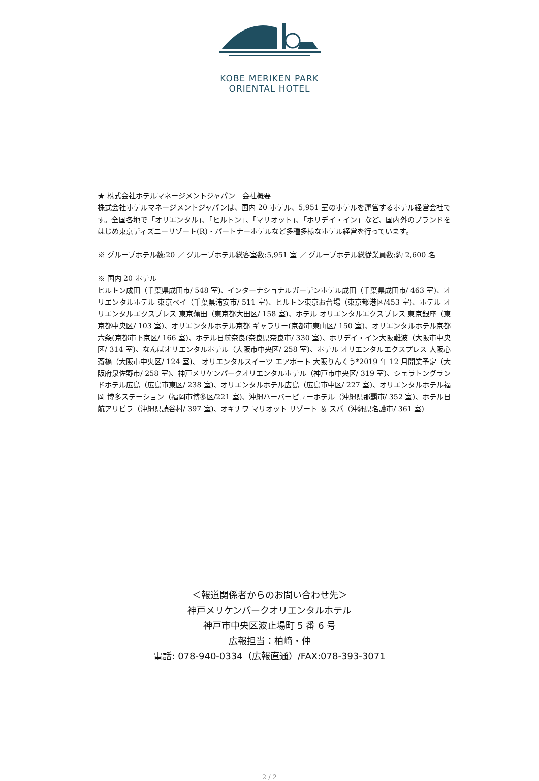KOBE MERIKEN PARK
ORIENTAL HOTEL
★ 株式会社ホテルマネージメントジャパン　会社概要
株式会社ホテルマネージメントジャパンは、国内 20 ホテル、5,951 室のホテルを運営するホテル経営会社です。全国各地で「オリエンタル」、「ヒルトン」、「マリオット」、「ホリデイ・イン」など、国内外のブランドをはじめ東京ディズニーリゾート(R)・パートナーホテルなど多種多様なホテル経営を行っています。
※ グループホテル数:20 ／ グループホテル総客室数:5,951 室 ／ グループホテル総従業員数:約 2,600 名
※ 国内 20 ホテル
ヒルトン成田（千葉県成田市/ 548 室)、インターナショナルガーデンホテル成田（千葉県成田市/ 463 室)、オリエンタルホテル 東京ベイ（千葉県浦安市/ 511 室)、ヒルトン東京お台場（東京都港区/453 室)、ホテル オリエンタルエクスプレス 東京蒲田（東京都大田区/ 158 室)、ホテル オリエンタルエクスプレス 東京銀座（東京都中央区/ 103 室)、オリエンタルホテル京都 ギャラリー(京都市東山区/ 150 室)、オリエンタルホテル京都 六条(京都市下京区/ 166 室)、ホテル日航奈良(奈良県奈良市/ 330 室)、ホリデイ・イン大阪難波（大阪市中央区/ 314 室)、なんばオリエンタルホテル（大阪市中央区/ 258 室)、ホテル オリエンタルエクスプレス 大阪心斎橋（大阪市中央区/ 124 室)、 オリエンタルスイーツ エアポート 大阪りんくう*2019 年 12 月開業予定（大阪府泉佐野市/ 258 室)、神戸メリケンパークオリエンタルホテル（神戸市中央区/ 319 室)、シェラトングランドホテル広島（広島市東区/ 238 室)、オリエンタルホテル広島（広島市中区/ 227 室)、オリエンタルホテル福岡 博多ステーション（福岡市博多区/221 室)、沖縄ハーバービューホテル（沖縄県那覇市/ 352 室)、ホテル日航アリビラ（沖縄県読谷村/ 397 室)、オキナワ マリオット リゾート ＆ スパ（沖縄県名護市/ 361 室)
＜報道関係者からのお問い合わせ先＞
神戸メリケンパークオリエンタルホテル
神戸市中央区波止場町 5 番 6 号
広報担当：柏﨑・仲
電話: 078-940-0334（広報直通）/FAX:078-393-3071
2 / 2